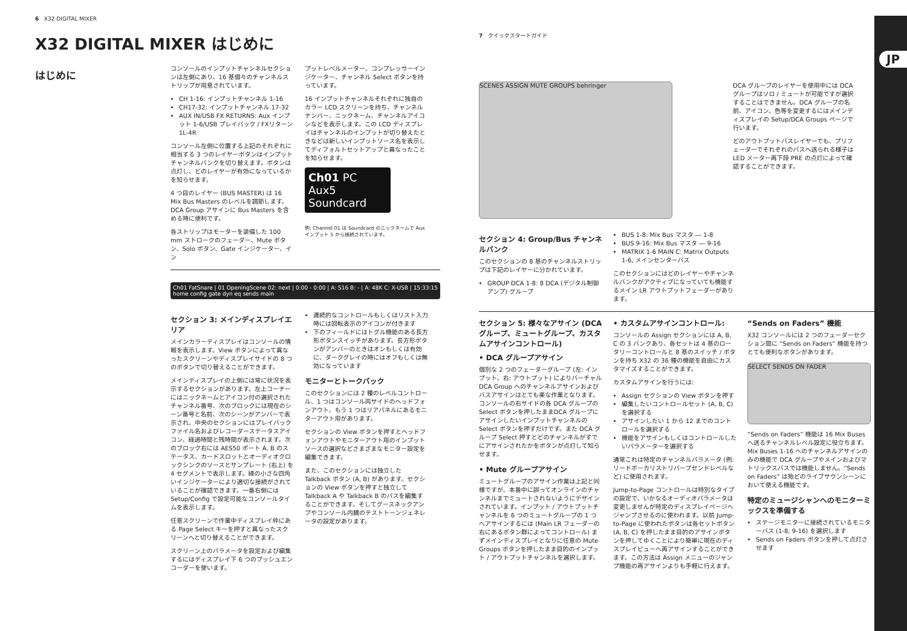JP
6 X32 DIGITAL MIXER
X32 DIGITAL MIXER はじめに
はじめに
コンソールのインプットチャンネルセクションは左側にあり、16 基個々のチャンネルストリップが用意されています。
CH 1-16: インプットチャンネル 1-16
CH17-32: インプットチャンネル 17-32
AUX IN/USB FX RETURNS: Aux インプット 1-6/USB プレイバック / FXリターン 1L-4R
コンソール左側に位置する上記のそれぞれに相当する 3 つのレイヤーボタンはインプットチャンネルバンクを切り替えます。ボタンは点灯し、どのレイヤーが有効になっているかを知らせます。
4 つ目のレイヤー (BUS MASTER) は 16 Mix Bus Masters のレベルを調節します。DCA Group アサインに Bus Masters を含める時に便利です。
各ストリップはモーターを装備した 100 mm ストロークのフェーダー、Mute ボタン、Solo ボタン、Gate インジケーター、イン
プットレベルメーター、コンプレッサーインジケーター、チャンネル Select ボタンを持っています。
16 インプットチャンネルそれぞれに独自のカラー LCD スクリーンを持ち、チャンネルナンバー、ニックネーム、チャンネルアイコンなどを表示します。この LCD ディスプレイはチャンネルのインプットが切り替えたときなどは新しいインプットソース名を表示してディフォルトセットアップと異なったことを知らせます。
Ch01 PC
Aux5
Soundcard
例: Channel 01 は Soundcard のニックネームで Aux インプット 5 から接続されています。
Ch01 FatSnare | 01 OpeningScene 02: next | 0:00 - 0:00 | A: S16 B: - | A: 48K C: X-USB | 15:33:15
home config gate dyn eq sends main
セクション 3: メインディスプレイエリア
メインカラーディスプレイはコンソールの情報を表示します。View ボタンによって異なったスクリーンやディスプレイサイドの 8 つのボタンで切り替えることができます。
メインディスプレイの上側には常に状況を表示するセクションがあります。左上コーナーにはニックネームとアイコン付の選択されたチャンネル番号、次のブロックには現在のシーン番号と名前、次のシーンがアンバーで表示され、中央のセクションにはプレイバックファイル名およびレコーダーステータスアイコン、経過時間と残時間が表示されます。次のブロック右には AES50 ポート A, B のステータス、カードスロットとオーディオクロックシンクのソースとサンプレート (右上) を 4 セグメントで表示します。緑の小さな四角いインジケーターにより適切な接続がされていることが確認できます。一番右側には Setup/Config で設定可能なコンソールタイムを表示します。
任意スクリーンで作業中ディスプレイ枠にある Page Select キーを押すと異なったスクリーンへと切り替えることができます。
スクリーン上のパラメータを設定および編集するにはディスプレイ下 6 つのプッシュエンコーダーを使います。
連続的なコントロールもしくはリスト入力時には回転表示のアイコンが付きます
下のフィールドにはトグル機能のある長方形ボタンスイッチがあります。長方形ボタンがアンバーのときはオンもしくは有効に、ダークグレイの時にはオフもしくは無効になっています
モニターとトークバック
このセクションには 2 種のレベルコントロール、1 つはコンソール両サイドのヘッドフォンアウト、もう 1 つはリアパネルにあるモニターアウト用があります。
セクションの View ボタンを押すとヘッドフォンアウトやモニターアウト用のインプットソースの選択などさまざまなモニター設定を編集できます。
また、このセクションには独立した Talkback ボタン (A, B) があります。セクションの View ボタンを押すと独立して Talkback A や Talkback B のパスを編集することができます。そしてグースネックアンプやコンソール内臓のテストトーンジェネレータの設定があります。
7 クイックスタートガイド
SCENES ASSIGN MUTE GROUPS behringer
DCA グループのレイヤーを使用中には DCA グループはソロ / ミュートが可能ですが選択することはできません。DCA グループの名前、アイコン、色等を変更するにはメインディスプレイの Setup/DCA Groups ページで行います。
どのアウトプットバスレイヤーでも、プリフェーダーでそれぞれのバスへ送られる様子は LED メーター再下段 PRE の点灯によって確認することができます。
セクション 4: Group/Bus チャンネルバンク
このセクションの 8 基のチャンネルストリップは下記のレイヤーに分かれています。
GROUP DCA 1-8: 8 DCA (デジタル制御アンプ) グループ
BUS 1-8: Mix Bus マスタ ― 1-8
BUS 9-16: Mix Bus マスタ ― 9-16
MATRIX 1-6 MAIN C: Matrix Outputs 1-6, メインセンターバス
このセクションにはどのレイヤーやチャンネルバンクがアクティブになっていても機能するメイン LR アウトプットフェーダーがあります。
セクション 5: 様々なアサイン (DCA グループ、ミュートグループ、カスタムアサインコントロール)
• DCA グループアサイン
個別な 2 つのフェーダーグループ (左: インプット、右: アウトプット) によりバーチャル DCA Group へのチャンネルアサインおよびバスアサインはとても楽な作業となります。コンソールの右サイドの各 DCA グループの Select ボタンを押したままDCA グループにアサインしたいインプットチャンネルの Select ボタンを押すだけです。また DCA グループ Select 押すとどのチャンネルがすでにアサインされたかをボタンが点灯して知らせます。
• Mute グループアサイン
ミュートグループのアサイン作業は上記と同様ですが、本番中に誤ってオンラインのチャンネルまでミュートされないようにデザインされています。インプット / アウトプットチャンネルを 6 つのミュートグループの 1 つへアサインするには (Main LR フェーダーの右にあるボタン群によってコントロール) まずメインディスプレイとなりに任意の Mute Groups ボタンを押したまま目的のインプット / アウトプットチャンネルを選択します。
• カスタムアサインコントロール:
コンソールの Assign セクションには A, B, C の 3 バンクあり、各セットは 4 基のロータリーコントロールと 8 基のスイッチ / ボタンを持ち X32 の 36 種の機能を自由にカスタマイズすることができます。
カスタムアサインを行うには:
Assign セクションの View ボタンを押す
編集したいコントロールセット (A, B, C) を選択する
アサインしたい 1 から 12 までのコントロールを選択する
機能をアサインもしくはコントロールしたいパラメーターを選択する
通常これは特定のチャンネルパラメータ (例: リードボーカリストリバーブセンドレベルなど) に使用されます。
Jump-to-Page コントロールは特別なタイプの設定で、いかなるオーディオパラメータは変更しませんが特定のディスプレイページへジャンプさせるのに使われます。以前 Jump-to-Page に使われたボタンは各セットボタン (A, B, C) を押したまま目的のアサインボタンを押してゆくことにより簡単に現在のディスプレイビューへ再アサインすることができます。この方法は Assign メニューのジャンプ機能の再アサインよりも手軽に行えます。
“Sends on Faders” 機能
X32 コンソールには 2 つのフェーダーセクション間に “Sends on Faders” 機能を持つとても便利なボタンがあります。
SELECT SENDS ON FADER
“Sends on Faders” 機能は 16 Mix Buses へ送るチャンネルレベル設定に役立ちます。Mix Buses 1-16 へのチャンネルアサインのみの機能で DCA グループやメインおよびマトリックスバスでは機能しません。“Sends on Faders” は殆どのライブサウンシーンにおいて使える機能です。
特定のミュージシャンへのモニターミックスを準備する
ステージモニターに接続されているモニターバス (1-8, 9-16) を選択します
Sends on Faders ボタンを押して点灯させます